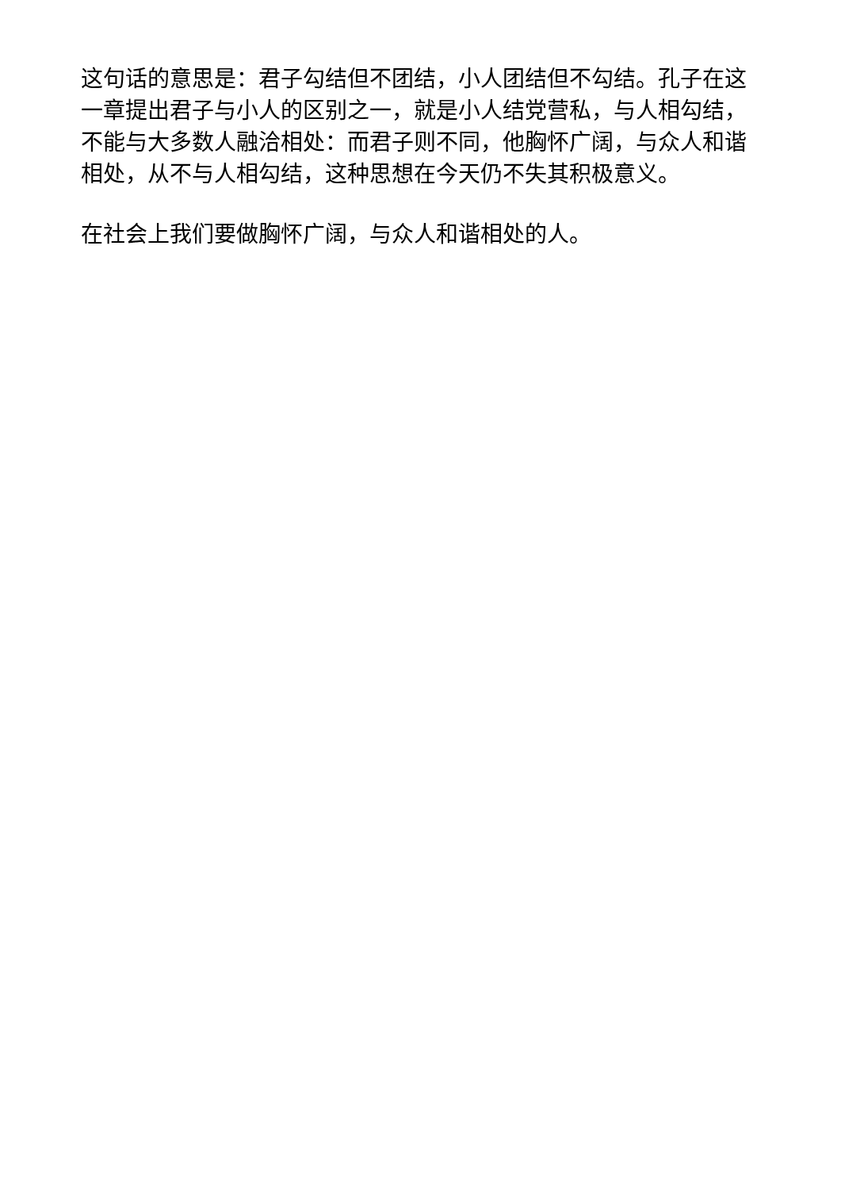这句话的意思是：君子勾结但不团结，小人团结但不勾结。孔子在这一章提出君子与小人的区别之一，就是小人结党营私，与人相勾结，不能与大多数人融洽相处：而君子则不同，他胸怀广阔，与众人和谐相处，从不与人相勾结，这种思想在今天仍不失其积极意义。
在社会上我们要做胸怀广阔，与众人和谐相处的人。